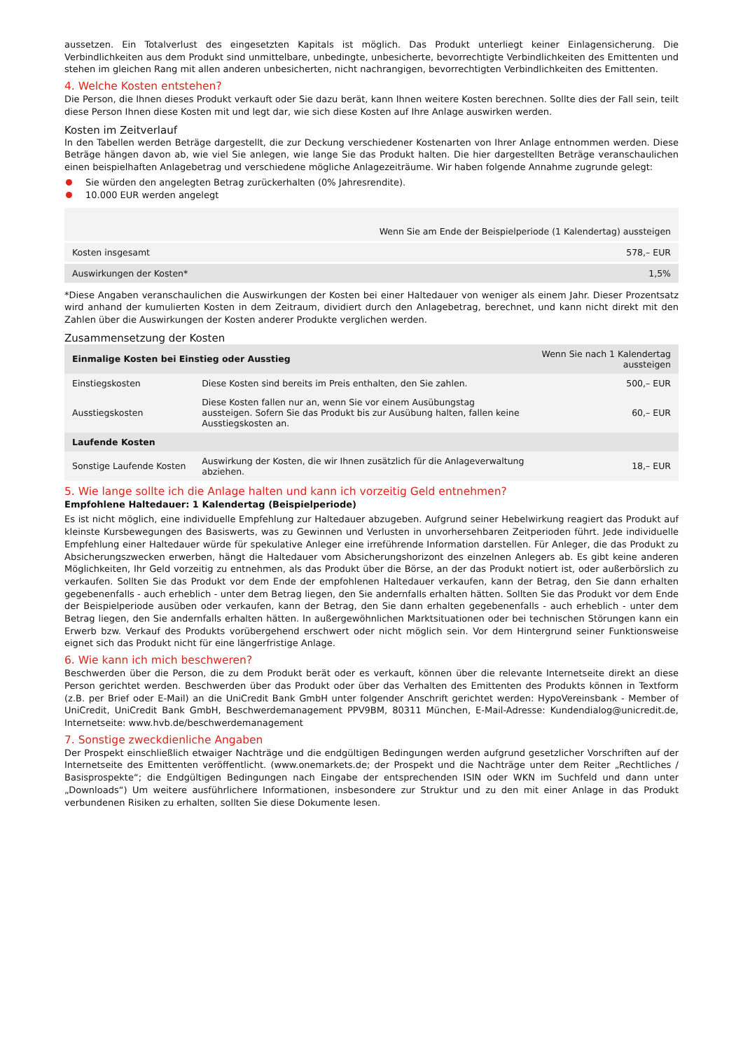aussetzen. Ein Totalverlust des eingesetzten Kapitals ist möglich. Das Produkt unterliegt keiner Einlagensicherung. Die Verbindlichkeiten aus dem Produkt sind unmittelbare, unbedingte, unbesicherte, bevorrechtigte Verbindlichkeiten des Emittenten und stehen im gleichen Rang mit allen anderen unbesicherten, nicht nachrangigen, bevorrechtigten Verbindlichkeiten des Emittenten.
4. Welche Kosten entstehen?
Die Person, die Ihnen dieses Produkt verkauft oder Sie dazu berät, kann Ihnen weitere Kosten berechnen. Sollte dies der Fall sein, teilt diese Person Ihnen diese Kosten mit und legt dar, wie sich diese Kosten auf Ihre Anlage auswirken werden.
Kosten im Zeitverlauf
In den Tabellen werden Beträge dargestellt, die zur Deckung verschiedener Kostenarten von Ihrer Anlage entnommen werden. Diese Beträge hängen davon ab, wie viel Sie anlegen, wie lange Sie das Produkt halten. Die hier dargestellten Beträge veranschaulichen einen beispielhaften Anlagebetrag und verschiedene mögliche Anlagezeiträume. Wir haben folgende Annahme zugrunde gelegt:
Sie würden den angelegten Betrag zurückerhalten (0% Jahresrendite).
10.000 EUR werden angelegt
| | Wenn Sie am Ende der Beispielperiode (1 Kalendertag) aussteigen |
| --- | --- |
| Kosten insgesamt | 578,– EUR |
| Auswirkungen der Kosten* | 1,5% |
*Diese Angaben veranschaulichen die Auswirkungen der Kosten bei einer Haltedauer von weniger als einem Jahr. Dieser Prozentsatz wird anhand der kumulierten Kosten in dem Zeitraum, dividiert durch den Anlagebetrag, berechnet, und kann nicht direkt mit den Zahlen über die Auswirkungen der Kosten anderer Produkte verglichen werden.
Zusammensetzung der Kosten
| Einmalige Kosten bei Einstieg oder Ausstieg | | Wenn Sie nach 1 Kalendertag aussteigen |
| --- | --- | --- |
| Einstiegskosten | Diese Kosten sind bereits im Preis enthalten, den Sie zahlen. | 500,– EUR |
| Ausstiegskosten | Diese Kosten fallen nur an, wenn Sie vor einem Ausübungstag aussteigen. Sofern Sie das Produkt bis zur Ausübung halten, fallen keine Ausstiegskosten an. | 60,– EUR |
| Laufende Kosten | | |
| Sonstige Laufende Kosten | Auswirkung der Kosten, die wir Ihnen zusätzlich für die Anlageverwaltung abziehen. | 18,– EUR |
5. Wie lange sollte ich die Anlage halten und kann ich vorzeitig Geld entnehmen?
Empfohlene Haltedauer: 1 Kalendertag (Beispielperiode)
Es ist nicht möglich, eine individuelle Empfehlung zur Haltedauer abzugeben. Aufgrund seiner Hebelwirkung reagiert das Produkt auf kleinste Kursbewegungen des Basiswerts, was zu Gewinnen und Verlusten in unvorhersehbaren Zeitperioden führt. Jede individuelle Empfehlung einer Haltedauer würde für spekulative Anleger eine irreführende Information darstellen. Für Anleger, die das Produkt zu Absicherungszwecken erwerben, hängt die Haltedauer vom Absicherungshorizont des einzelnen Anlegers ab. Es gibt keine anderen Möglichkeiten, Ihr Geld vorzeitig zu entnehmen, als das Produkt über die Börse, an der das Produkt notiert ist, oder außerbörslich zu verkaufen. Sollten Sie das Produkt vor dem Ende der empfohlenen Haltedauer verkaufen, kann der Betrag, den Sie dann erhalten gegebenenfalls - auch erheblich - unter dem Betrag liegen, den Sie andernfalls erhalten hätten. Sollten Sie das Produkt vor dem Ende der Beispielperiode ausüben oder verkaufen, kann der Betrag, den Sie dann erhalten gegebenenfalls - auch erheblich - unter dem Betrag liegen, den Sie andernfalls erhalten hätten. In außergewöhnlichen Marktsituationen oder bei technischen Störungen kann ein Erwerb bzw. Verkauf des Produkts vorübergehend erschwert oder nicht möglich sein. Vor dem Hintergrund seiner Funktionsweise eignet sich das Produkt nicht für eine längerfristige Anlage.
6. Wie kann ich mich beschweren?
Beschwerden über die Person, die zu dem Produkt berät oder es verkauft, können über die relevante Internetseite direkt an diese Person gerichtet werden. Beschwerden über das Produkt oder über das Verhalten des Emittenten des Produkts können in Textform (z.B. per Brief oder E-Mail) an die UniCredit Bank GmbH unter folgender Anschrift gerichtet werden: HypoVereinsbank - Member of UniCredit, UniCredit Bank GmbH, Beschwerdemanagement PPV9BM, 80311 München, E-Mail-Adresse: Kundendialog@unicredit.de, Internetseite: www.hvb.de/beschwerdemanagement
7. Sonstige zweckdienliche Angaben
Der Prospekt einschließlich etwaiger Nachträge und die endgültigen Bedingungen werden aufgrund gesetzlicher Vorschriften auf der Internetseite des Emittenten veröffentlicht. (www.onemarkets.de; der Prospekt und die Nachträge unter dem Reiter „Rechtliches / Basisprospekte“; die Endgültigen Bedingungen nach Eingabe der entsprechenden ISIN oder WKN im Suchfeld und dann unter „Downloads“) Um weitere ausführlichere Informationen, insbesondere zur Struktur und zu den mit einer Anlage in das Produkt verbundenen Risiken zu erhalten, sollten Sie diese Dokumente lesen.